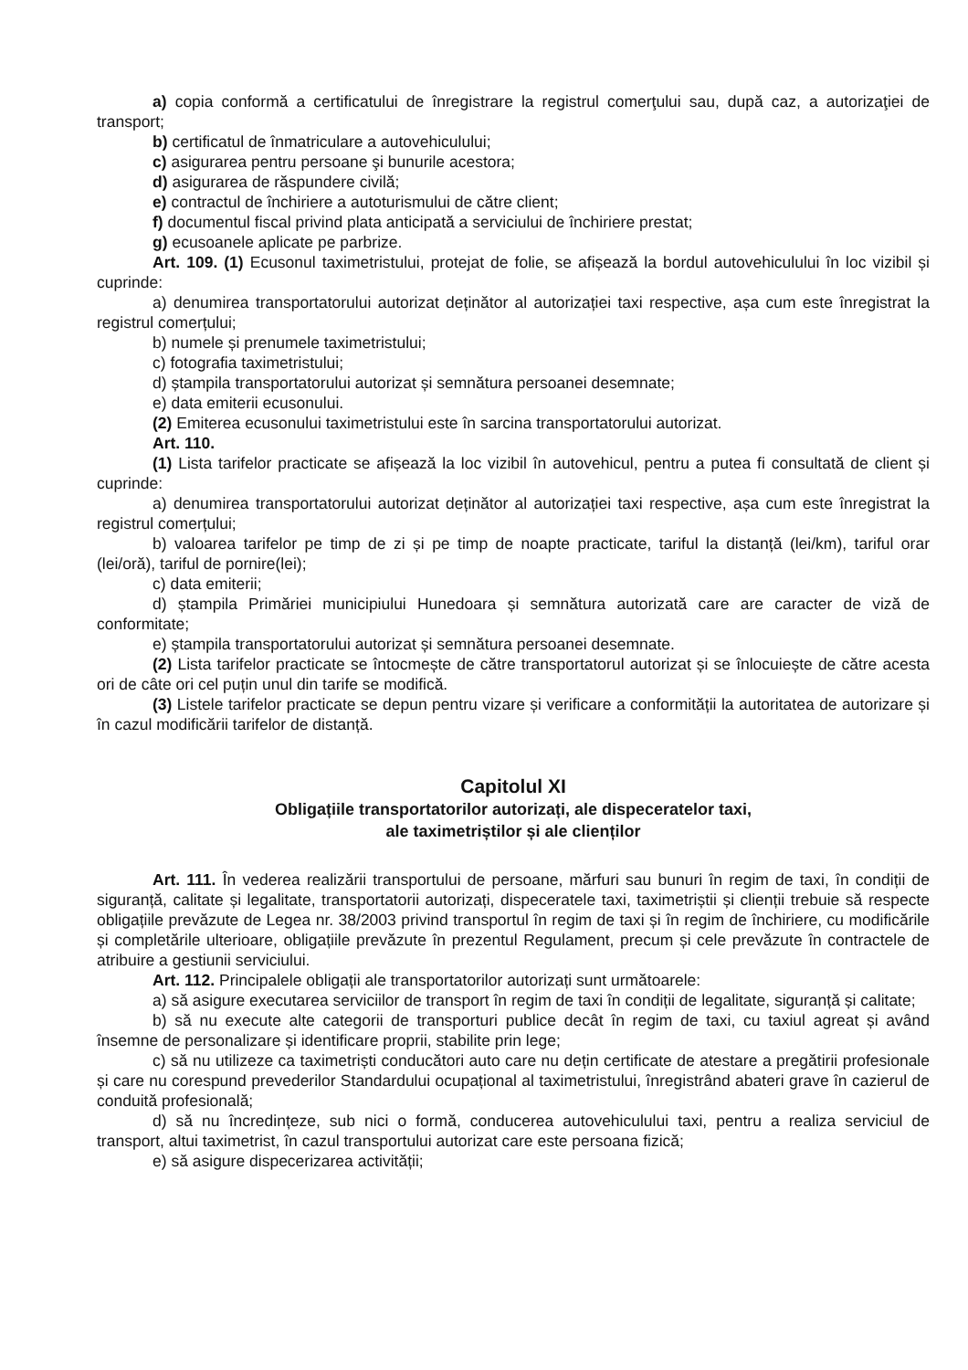a) copia conformă a certificatului de înregistrare la registrul comerţului sau, după caz, a autorizaţiei de transport;
b) certificatul de înmatriculare a autovehiculului;
c) asigurarea pentru persoane şi bunurile acestora;
d) asigurarea de răspundere civilă;
e) contractul de închiriere a autoturismului de către client;
f) documentul fiscal privind plata anticipată a serviciului de închiriere prestat;
g) ecusoanele aplicate pe parbrize.
Art. 109. (1) Ecusonul taximetristului, protejat de folie, se afișează la bordul autovehiculului în loc vizibil și cuprinde:
a) denumirea transportatorului autorizat deținător al autorizației taxi respective, așa cum este înregistrat la registrul comerțului;
b) numele și prenumele taximetristului;
c) fotografia taximetristului;
d) ștampila transportatorului autorizat și semnătura persoanei desemnate;
e) data emiterii ecusonului.
(2) Emiterea ecusonului taximetristului este în sarcina transportatorului autorizat.
Art. 110.
(1) Lista tarifelor practicate se afișează la loc vizibil în autovehicul, pentru a putea fi consultată de client și cuprinde:
a) denumirea transportatorului autorizat deținător al autorizației taxi respective, așa cum este înregistrat la registrul comerțului;
b) valoarea tarifelor pe timp de zi și pe timp de noapte practicate, tariful la distanță (lei/km), tariful orar (lei/oră), tariful de pornire(lei);
c) data emiterii;
d) ștampila Primăriei municipiului Hunedoara și semnătura autorizată care are caracter de viză de conformitate;
e) ștampila transportatorului autorizat și semnătura persoanei desemnate.
(2) Lista tarifelor practicate se întocmește de către transportatorul autorizat și se înlocuiește de către acesta ori de câte ori cel puțin unul din tarife se modifică.
(3) Listele tarifelor practicate se depun pentru vizare și verificare a conformității la autoritatea de autorizare și în cazul modificării tarifelor de distanță.
Capitolul XI
Obligațiile transportatorilor autorizați, ale dispeceratelor taxi,
ale taximetriștilor și ale clienților
Art. 111. În vederea realizării transportului de persoane, mărfuri sau bunuri în regim de taxi, în condiții de siguranță, calitate și legalitate, transportatorii autorizați, dispeceratele taxi, taximetriștii și clienții trebuie să respecte obligațiile prevăzute de Legea nr. 38/2003 privind transportul în regim de taxi și în regim de închiriere, cu modificările și completările ulterioare, obligațiile prevăzute în prezentul Regulament, precum și cele prevăzute în contractele de atribuire a gestiunii serviciului.
Art. 112. Principalele obligații ale transportatorilor autorizați sunt următoarele:
a) să asigure executarea serviciilor de transport în regim de taxi în condiții de legalitate, siguranță și calitate;
b) să nu execute alte categorii de transporturi publice decât în regim de taxi, cu taxiul agreat și având însemne de personalizare și identificare proprii, stabilite prin lege;
c) să nu utilizeze ca taximetriști conducători auto care nu dețin certificate de atestare a pregătirii profesionale și care nu corespund prevederilor Standardului ocupațional al taximetristului, înregistrând abateri grave în cazierul de conduită profesională;
d) să nu încredințeze, sub nici o formă, conducerea autovehiculului taxi, pentru a realiza serviciul de transport, altui taximetrist, în cazul transportului autorizat care este persoana fizică;
e) să asigure dispecerizarea activității;